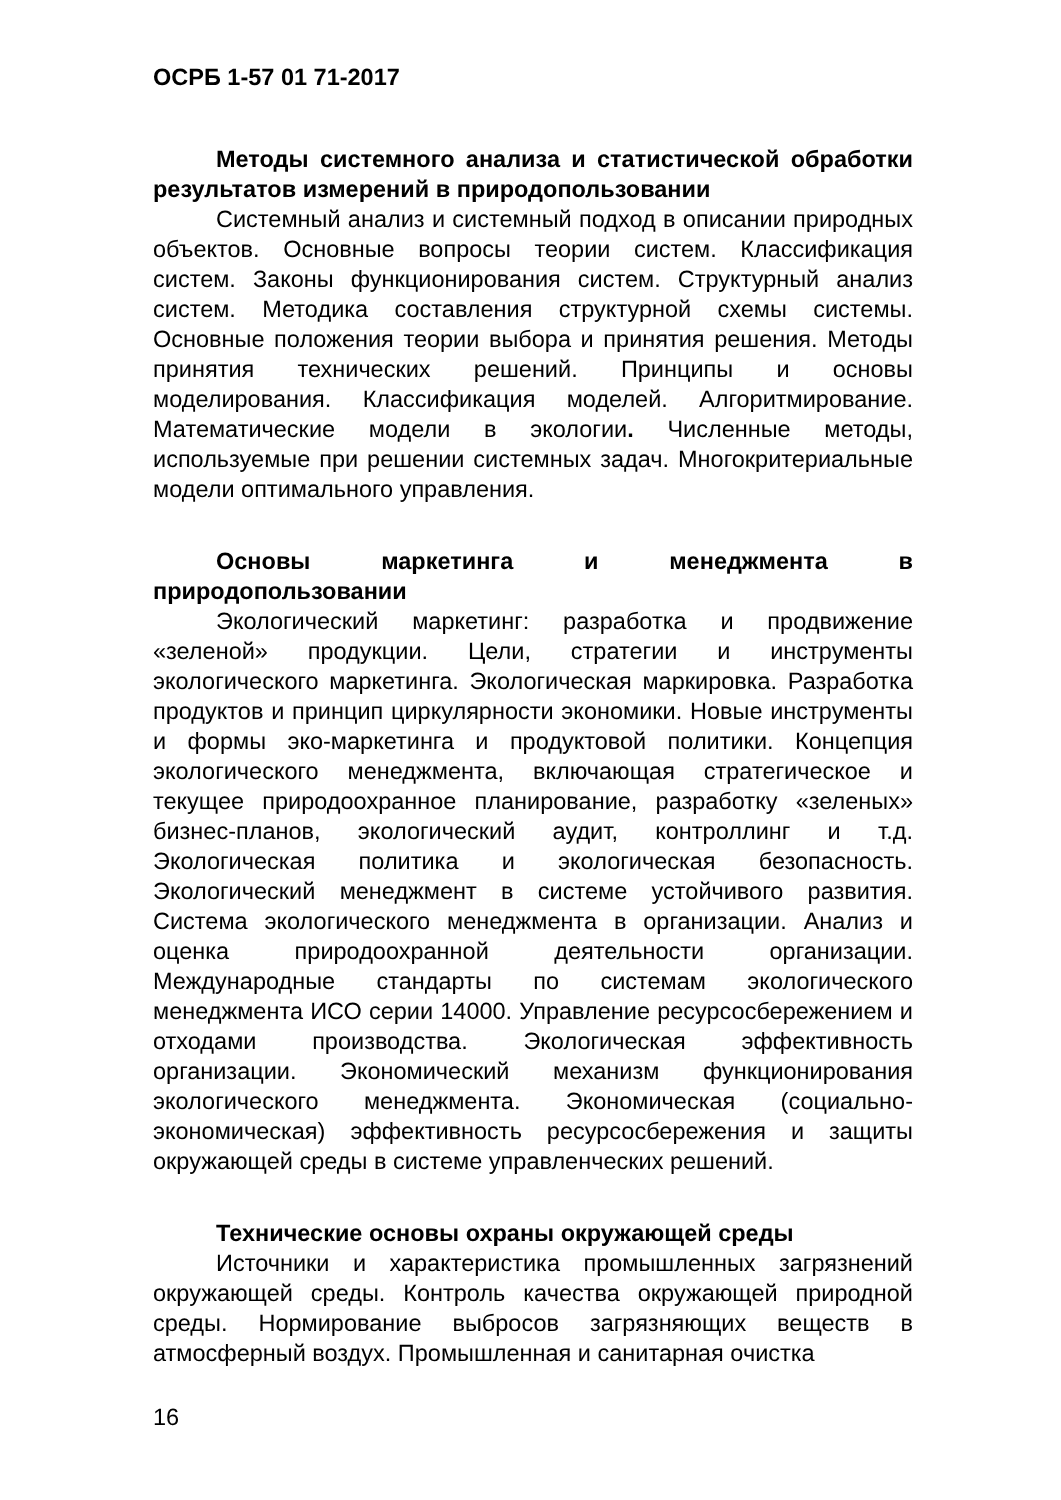ОСРБ 1-57 01 71-2017
Методы системного анализа и статистической обработки результатов измерений в природопользовании
Системный анализ и системный подход в описании природных объектов. Основные вопросы теории систем. Классификация систем. Законы функционирования систем. Структурный анализ систем. Методика составления структурной схемы системы. Основные положения теории выбора и принятия решения. Методы принятия технических решений. Принципы и основы моделирования. Классификация моделей. Алгоритмирование. Математические модели в экологии. Численные методы, используемые при решении системных задач. Многокритериальные модели оптимального управления.
Основы маркетинга и менеджмента в природопользовании
Экологический маркетинг: разработка и продвижение «зеленой» продукции. Цели, стратегии и инструменты экологического маркетинга. Экологическая маркировка. Разработка продуктов и принцип циркулярности экономики. Новые инструменты и формы эко-маркетинга и продуктовой политики. Концепция экологического менеджмента, включающая стратегическое и текущее природоохранное планирование, разработку «зеленых» бизнес-планов, экологический аудит, контроллинг и т.д. Экологическая политика и экологическая безопасность. Экологический менеджмент в системе устойчивого развития. Система экологического менеджмента в организации. Анализ и оценка природоохранной деятельности организации. Международные стандарты по системам экологического менеджмента ИСО серии 14000. Управление ресурсосбережением и отходами производства. Экологическая эффективность организации. Экономический механизм функционирования экологического менеджмента. Экономическая (социально-экономическая) эффективность ресурсосбережения и защиты окружающей среды в системе управленческих решений.
Технические основы охраны окружающей среды
Источники и характеристика промышленных загрязнений окружающей среды. Контроль качества окружающей природной среды. Нормирование выбросов загрязняющих веществ в атмосферный воздух. Промышленная и санитарная очистка
16